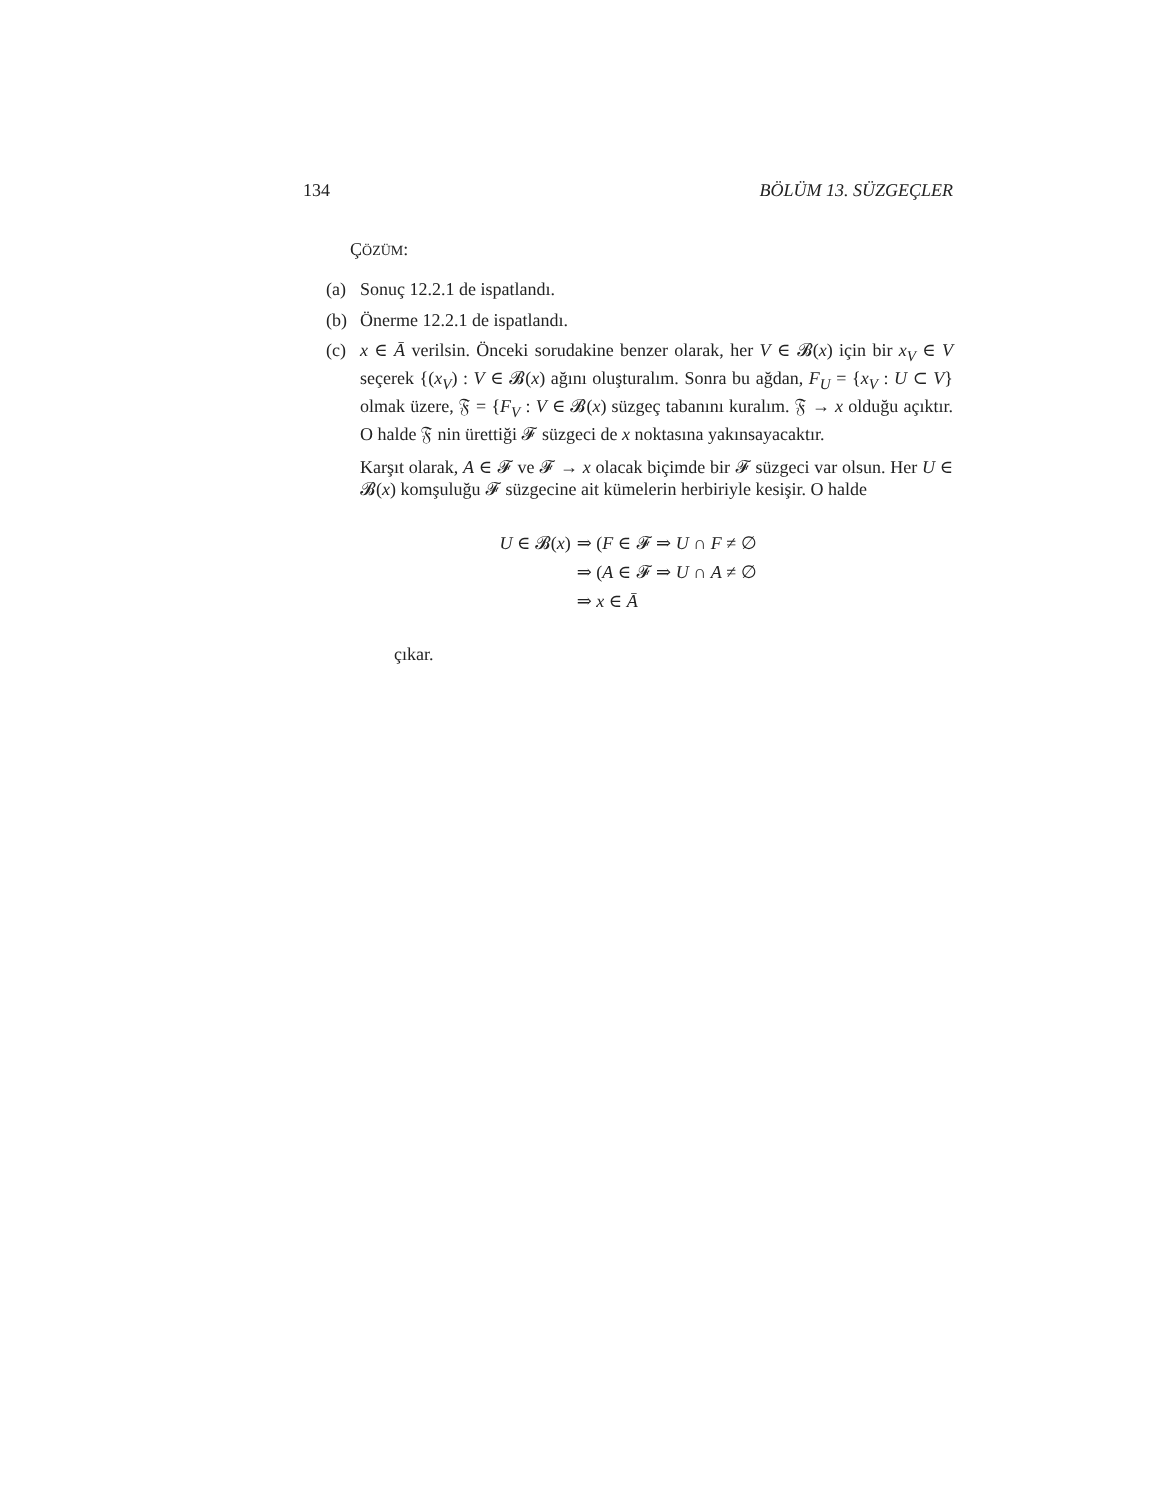134 BÖLÜM 13. SÜZGEÇLER
ÇÖZÜM:
(a) Sonuç 12.2.1 de ispatlandı.
(b) Önerme 12.2.1 de ispatlandı.
(c) x ∈ Ā verilsin. Önceki sorudakine benzer olarak, her V ∈ 𝓑(x) için bir x<sub>V</sub> ∈ V seçerek {(x<sub>V</sub>) : V ∈ 𝓑(x) ağını oluşturalım. Sonra bu ağdan, F<sub>U</sub> = {x<sub>V</sub> : U ⊂ V} olmak üzere, 𝔉 = {F<sub>V</sub> : V ∈ 𝓑(x) süzgeç tabanını kuralım. 𝔉 → x olduğu açıktır. O halde 𝔉 nin ürettiği 𝓕 süzgeci de x noktasına yakınsayacaktır.
Karşıt olarak, A ∈ 𝓕 ve 𝓕 → x olacak biçimde bir 𝓕 süzgeci var olsun. Her U ∈ 𝓑(x) komşuluğu 𝓕 süzgecine ait kümelerin herbiriyle kesişir. O halde
U ∈ 𝓑(x) ⇒ (F ∈ 𝓕 ⇒ U ∩ F ≠ ∅ ⇒ (A ∈ 𝓕 ⇒ U ∩ A ≠ ∅ ⇒ x ∈ Ā
çıkar.